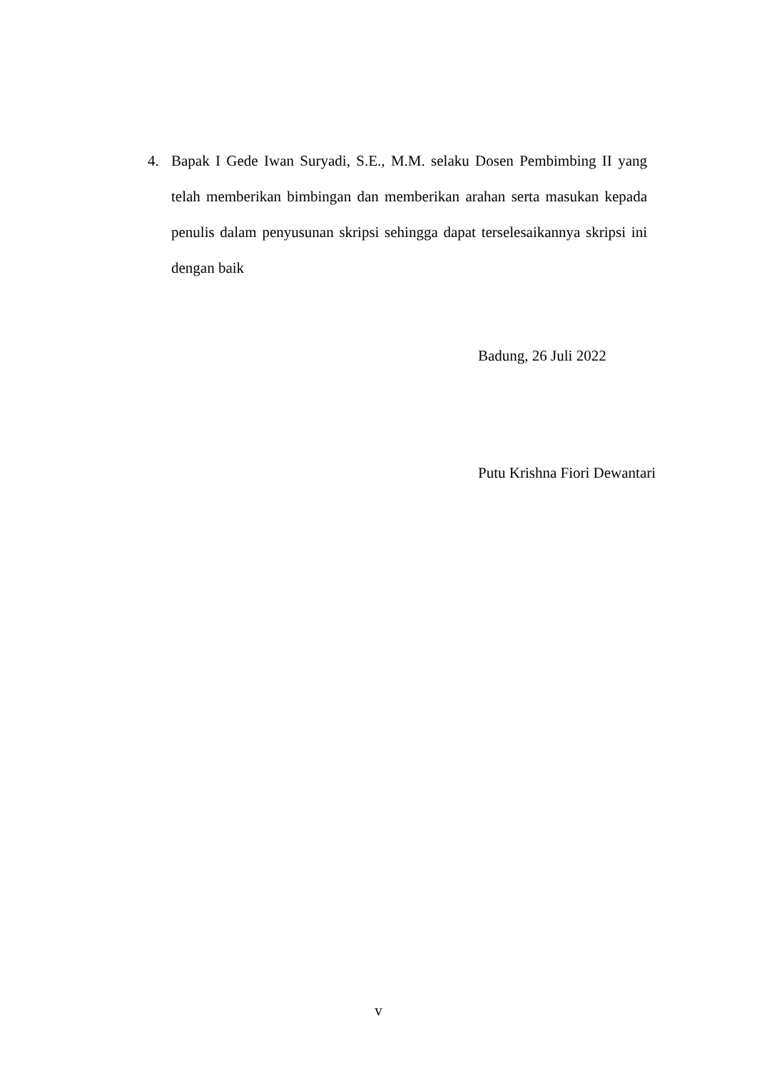4. Bapak I Gede Iwan Suryadi, S.E., M.M. selaku Dosen Pembimbing II yang telah memberikan bimbingan dan memberikan arahan serta masukan kepada penulis dalam penyusunan skripsi sehingga dapat terselesaikannya skripsi ini dengan baik
Badung, 26 Juli 2022
Putu Krishna Fiori Dewantari
v